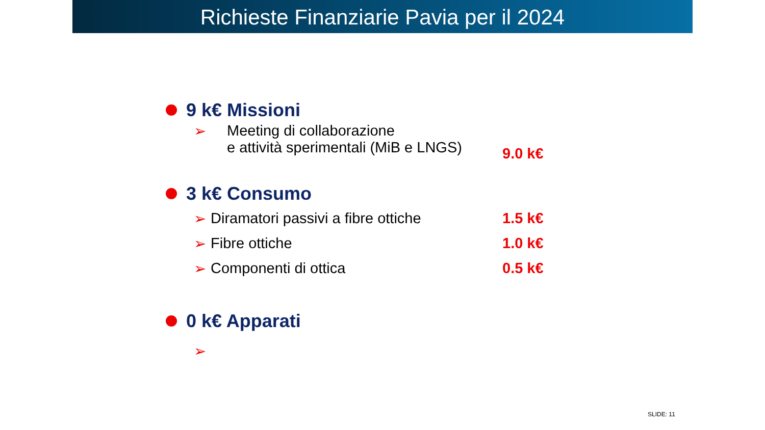Richieste Finanziarie Pavia per il 2024
9 k€ Missioni
➢ Meeting di collaborazione
e attività sperimentali (MiB e LNGS) 9.0 k€
3 k€ Consumo
➢ Diramatori passivi a fibre ottiche 1.5 k€
➢ Fibre ottiche 1.0 k€
➢ Componenti di ottica 0.5 k€
0 k€ Apparati
➢
SLIDE: 11